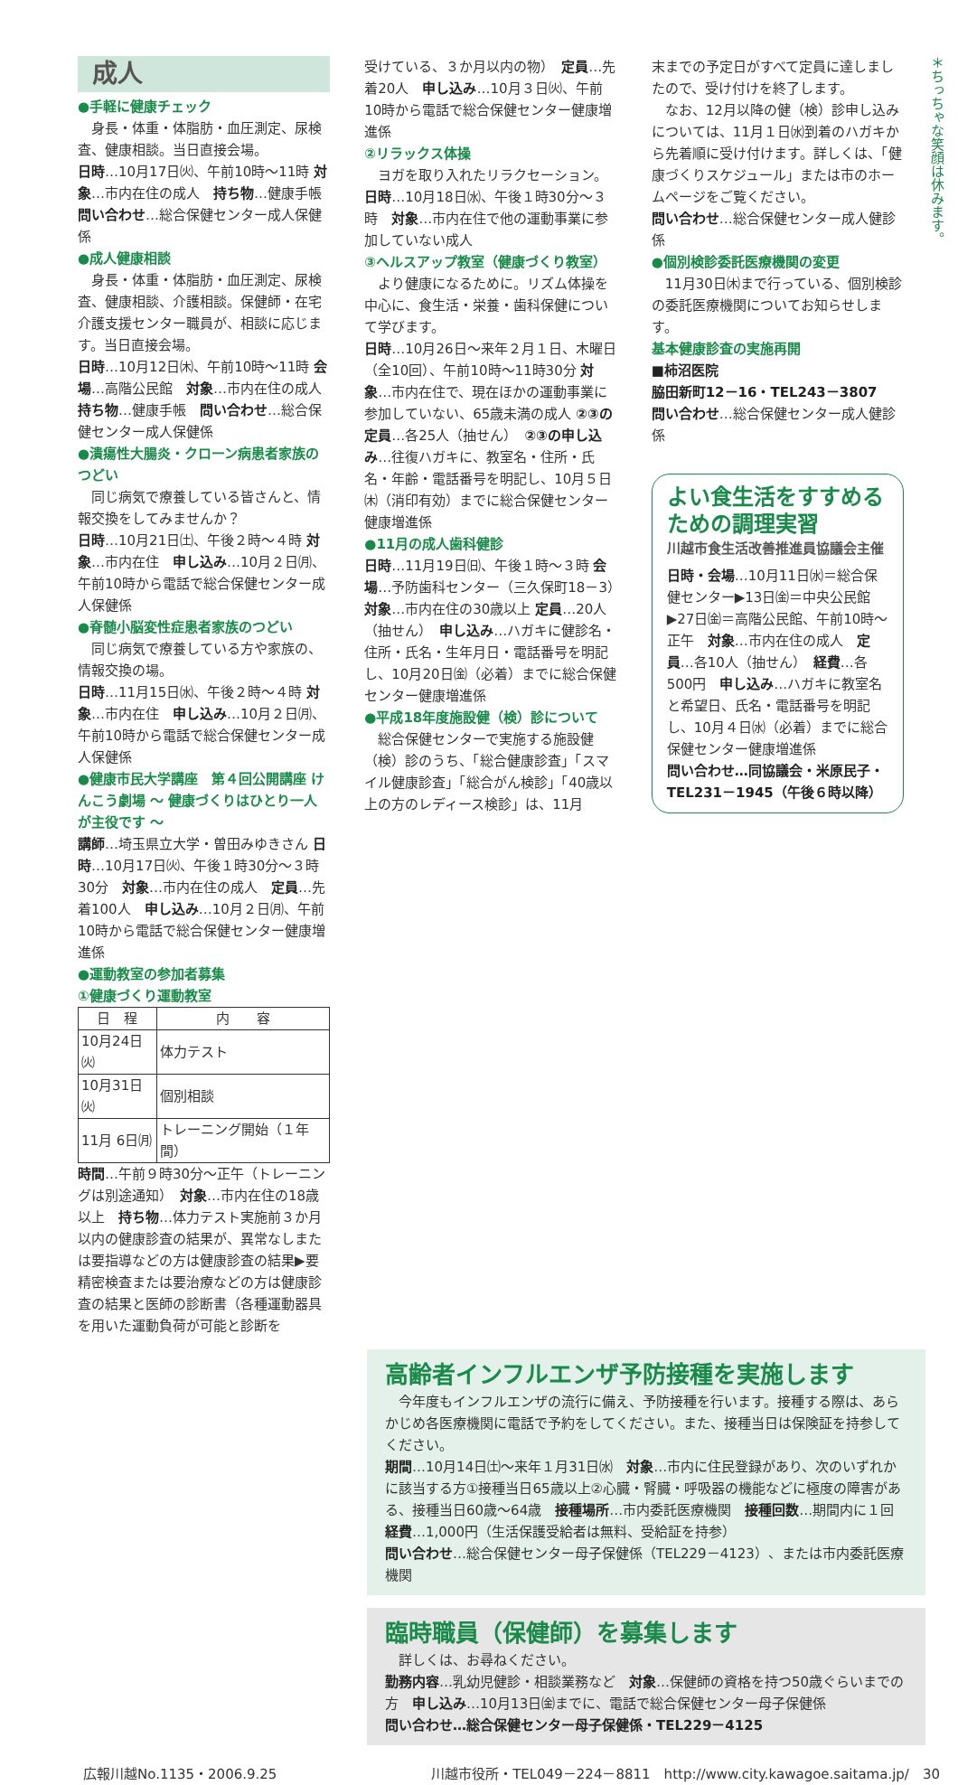＊ちっちゃな笑顔は休みます。
成人
●手軽に健康チェック
　身長・体重・体脂肪・血圧測定、尿検査、健康相談。当日直接会場。
日時…10月17日㈫、午前10時～11時 対象…市内在住の成人　持ち物…健康手帳　問い合わせ…総合保健センター成人保健係
●成人健康相談
　身長・体重・体脂肪・血圧測定、尿検査、健康相談、介護相談。保健師・在宅介護支援センター職員が、相談に応じます。当日直接会場。
日時…10月12日㈭、午前10時～11時 会場…高階公民館　対象…市内在住の成人　持ち物…健康手帳　問い合わせ…総合保健センター成人保健係
●潰瘍性大腸炎・クローン病患者家族のつどい
　同じ病気で療養している皆さんと、情報交換をしてみませんか？
日時…10月21日㈯、午後２時～４時 対象…市内在住　申し込み…10月２日㈪、午前10時から電話で総合保健センター成人保健係
●脊髄小脳変性症患者家族のつどい
　同じ病気で療養している方や家族の、情報交換の場。
日時…11月15日㈬、午後２時～４時 対象…市内在住　申し込み…10月２日㈪、午前10時から電話で総合保健センター成人保健係
●健康市民大学講座　第４回公開講座 けんこう劇場 ～ 健康づくりはひとり一人が主役です ～
講師…埼玉県立大学・曽田みゆきさん 日時…10月17日㈫、午後１時30分～３時30分　対象…市内在住の成人　定員…先着100人　申し込み…10月２日㈪、午前10時から電話で総合保健センター健康増進係
●運動教室の参加者募集
①健康づくり運動教室
| 日 程 | 内 容 |
| --- | --- |
| 10月24日㈫ | 体力テスト |
| 10月31日㈫ | 個別相談 |
| 11月 6日㈪ | トレーニング開始（１年間） |
時間…午前９時30分～正午（トレーニングは別途通知）　対象…市内在住の18歳以上　持ち物…体力テスト実施前３か月以内の健康診査の結果が、異常なしまたは要指導などの方は健康診査の結果▶要精密検査または要治療などの方は健康診査の結果と医師の診断書（各種運動器具を用いた運動負荷が可能と診断を
受けている、３か月以内の物）　定員…先着20人　申し込み…10月３日㈫、午前10時から電話で総合保健センター健康増進係
②リラックス体操
　ヨガを取り入れたリラクセーション。
日時…10月18日㈬、午後１時30分～３時　対象…市内在住で他の運動事業に参加していない成人
③ヘルスアップ教室（健康づくり教室）
　より健康になるために。リズム体操を中心に、食生活・栄養・歯科保健について学びます。
日時…10月26日～来年２月１日、木曜日（全10回）、午前10時～11時30分 対象…市内在住で、現在ほかの運動事業に参加していない、65歳未満の成人 ②③の定員…各25人（抽せん）　②③の申し込み…往復ハガキに、教室名・住所・氏名・年齢・電話番号を明記し、10月５日㈭（消印有効）までに総合保健センター健康増進係
●11月の成人歯科健診
日時…11月19日㈰、午後１時～３時 会場…予防歯科センター（三久保町18－3）　対象…市内在住の30歳以上 定員…20人（抽せん）　申し込み…ハガキに健診名・住所・氏名・生年月日・電話番号を明記し、10月20日㈮（必着）までに総合保健センター健康増進係
●平成18年度施設健（検）診について
　総合保健センターで実施する施設健（検）診のうち、「総合健康診査」「スマイル健康診査」「総合がん検診」「40歳以上の方のレディース検診」は、11月
末までの予定日がすべて定員に達しましたので、受け付けを終了します。
　なお、12月以降の健（検）診申し込みについては、11月１日㈬到着のハガキから先着順に受け付けます。詳しくは、「健康づくりスケジュール」または市のホームページをご覧ください。
問い合わせ…総合保健センター成人健診係
●個別検診委託医療機関の変更
　11月30日㈭まで行っている、個別検診の委託医療機関についてお知らせします。
基本健康診査の実施再開
■柿沼医院
脇田新町12－16・TEL243－3807
問い合わせ…総合保健センター成人健診係
よい食生活をすすめるための調理実習
川越市食生活改善推進員協議会主催
日時・会場…10月11日㈬＝総合保健センター▶13日㈮＝中央公民館▶27日㈮＝高階公民館、午前10時～正午　対象…市内在住の成人　定員…各10人（抽せん）　経費…各500円　申し込み…ハガキに教室名と希望日、氏名・電話番号を明記し、10月４日㈬（必着）までに総合保健センター健康増進係
問い合わせ…同協議会・米原民子・TEL231－1945（午後６時以降）
高齢者インフルエンザ予防接種を実施します
　今年度もインフルエンザの流行に備え、予防接種を行います。接種する際は、あらかじめ各医療機関に電話で予約をしてください。また、接種当日は保険証を持参してください。
期間…10月14日㈯～来年１月31日㈬　対象…市内に住民登録があり、次のいずれかに該当する方①接種当日65歳以上②心臓・腎臓・呼吸器の機能などに極度の障害がある、接種当日60歳～64歳　接種場所…市内委託医療機関　接種回数…期間内に１回　経費…1,000円（生活保護受給者は無料、受給証を持参）
問い合わせ…総合保健センター母子保健係（TEL229－4123）、または市内委託医療機関
臨時職員（保健師）を募集します
　詳しくは、お尋ねください。
勤務内容…乳幼児健診・相談業務など　対象…保健師の資格を持つ50歳ぐらいまでの方　申し込み…10月13日㈮までに、電話で総合保健センター母子保健係
問い合わせ…総合保健センター母子保健係・TEL229－4125
広報川越No.1135・2006.9.25 川越市役所・TEL049－224－8811　http://www.city.kawagoe.saitama.jp/　30